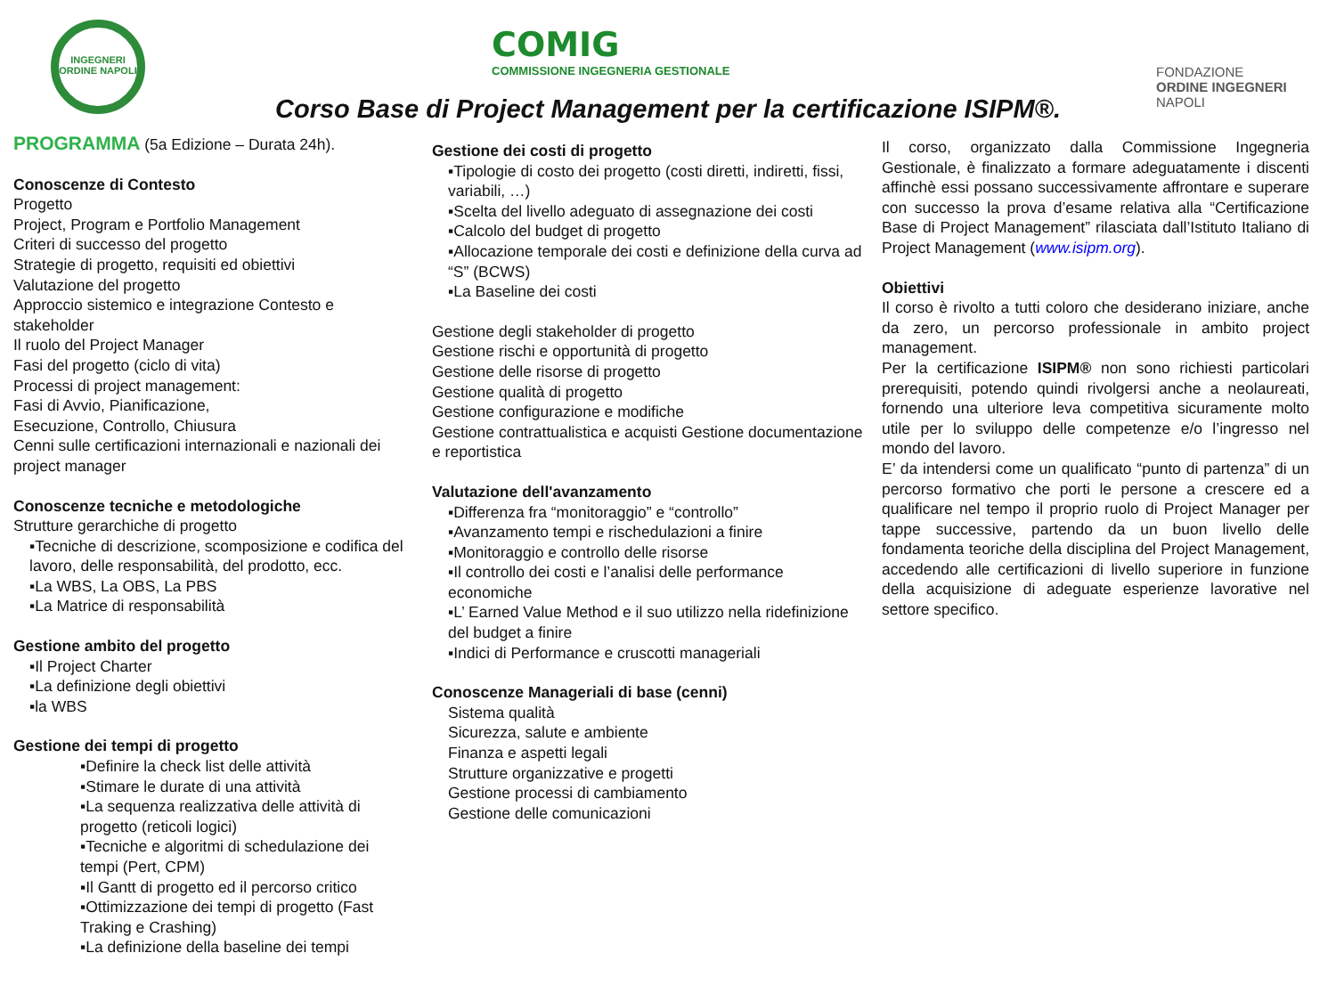INGEGNERI
ORDINE NAPOLI
COMIG
COMMISSIONE INGEGNERIA GESTIONALE
FONDAZIONE
ORDINE INGEGNERI
NAPOLI
Corso Base di Project Management per la certificazione ISIPM®.
PROGRAMMA (5a Edizione – Durata 24h).
Conoscenze di Contesto
Progetto
Project, Program e Portfolio Management
Criteri di successo del progetto
Strategie di progetto, requisiti ed obiettivi
Valutazione del progetto
Approccio sistemico e integrazione Contesto e stakeholder
Il ruolo del Project Manager
Fasi del progetto (ciclo di vita)
Processi di project management:
Fasi di Avvio, Pianificazione,
Esecuzione, Controllo, Chiusura
Cenni sulle certificazioni internazionali e nazionali dei project manager
Conoscenze tecniche e metodologiche
Strutture gerarchiche di progetto
▪Tecniche di descrizione, scomposizione e codifica del lavoro, delle responsabilità, del prodotto, ecc.
▪La WBS, La OBS, La PBS
▪La Matrice di responsabilità
Gestione ambito del progetto
▪Il Project Charter
▪La definizione degli obiettivi
▪la WBS
Gestione dei tempi di progetto
▪Definire la check list delle attività
▪Stimare le durate di una attività
▪La sequenza realizzativa delle attività di progetto (reticoli logici)
▪Tecniche e algoritmi di schedulazione dei tempi (Pert, CPM)
▪Il Gantt di progetto ed il percorso critico
▪Ottimizzazione dei tempi di progetto (Fast Traking e Crashing)
▪La definizione della baseline dei tempi
Gestione dei costi di progetto
▪Tipologie di costo dei progetto (costi diretti, indiretti, fissi, variabili, …)
▪Scelta del livello adeguato di assegnazione dei costi
▪Calcolo del budget di progetto
▪Allocazione temporale dei costi e definizione della curva ad “S” (BCWS)
▪La Baseline dei costi
Gestione degli stakeholder di progetto
Gestione rischi e opportunità di progetto
Gestione delle risorse di progetto
Gestione qualità di progetto
Gestione configurazione e modifiche
Gestione contrattualistica e acquisti Gestione documentazione e reportistica
Valutazione dell'avanzamento
▪Differenza fra “monitoraggio” e “controllo”
▪Avanzamento tempi e rischedulazioni a finire
▪Monitoraggio e controllo delle risorse
▪Il controllo dei costi e l’analisi delle performance economiche
▪L’ Earned Value Method e il suo utilizzo nella ridefinizione del budget a finire
▪Indici di Performance e cruscotti manageriali
Conoscenze Manageriali di base (cenni)
Sistema qualità
Sicurezza, salute e ambiente
Finanza e aspetti legali
Strutture organizzative e progetti
Gestione processi di cambiamento
Gestione delle comunicazioni
Il corso, organizzato dalla Commissione Ingegneria Gestionale, è finalizzato a formare adeguatamente i discenti affinchè essi possano successivamente affrontare e superare con successo la prova d’esame relativa alla “Certificazione Base di Project Management” rilasciata dall’Istituto Italiano di Project Management (www.isipm.org).
Obiettivi
Il corso è rivolto a tutti coloro che desiderano iniziare, anche da zero, un percorso professionale in ambito project management.
Per la certificazione ISIPM® non sono richiesti particolari prerequisiti, potendo quindi rivolgersi anche a neolaureati, fornendo una ulteriore leva competitiva sicuramente molto utile per lo sviluppo delle competenze e/o l’ingresso nel mondo del lavoro.
E’ da intendersi come un qualificato “punto di partenza” di un percorso formativo che porti le persone a crescere ed a qualificare nel tempo il proprio ruolo di Project Manager per tappe successive, partendo da un buon livello delle fondamenta teoriche della disciplina del Project Management, accedendo alle certificazioni di livello superiore in funzione della acquisizione di adeguate esperienze lavorative nel settore specifico.